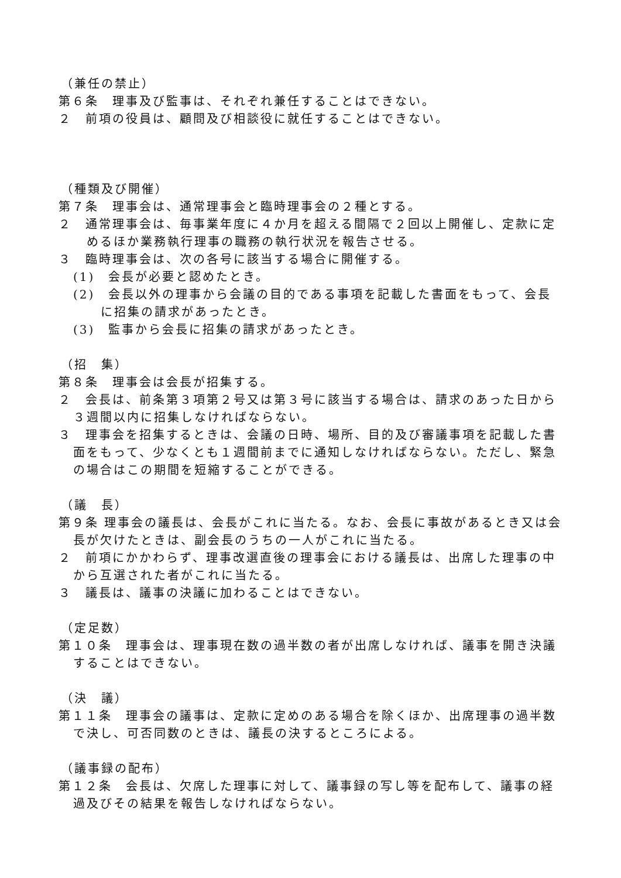（兼任の禁止）
第６条　理事及び監事は、それぞれ兼任することはできない。
２　前項の役員は、顧問及び相談役に就任することはできない。
（種類及び開催）
第７条　理事会は、通常理事会と臨時理事会の２種とする。
２　通常理事会は、毎事業年度に４か月を超える間隔で２回以上開催し、定款に定めるほか業務執行理事の職務の執行状況を報告させる。
３　臨時理事会は、次の各号に該当する場合に開催する。
(1)　会長が必要と認めたとき。
(2)　会長以外の理事から会議の目的である事項を記載した書面をもって、会長に招集の請求があったとき。
(3)　監事から会長に招集の請求があったとき。
（招　集）
第８条　理事会は会長が招集する。
２　会長は、前条第３項第２号又は第３号に該当する場合は、請求のあった日から３週間以内に招集しなければならない。
３　理事会を招集するときは、会議の日時、場所、目的及び審議事項を記載した書面をもって、少なくとも１週間前までに通知しなければならない。ただし、緊急の場合はこの期間を短縮することができる。
（議　長）
第９条 理事会の議長は、会長がこれに当たる。なお、会長に事故があるとき又は会長が欠けたときは、副会長のうちの一人がこれに当たる。
２　前項にかかわらず、理事改選直後の理事会における議長は、出席した理事の中から互選された者がこれに当たる。
３　議長は、議事の決議に加わることはできない。
（定足数）
第１０条　理事会は、理事現在数の過半数の者が出席しなければ、議事を開き決議することはできない。
（決　議）
第１１条　理事会の議事は、定款に定めのある場合を除くほか、出席理事の過半数で決し、可否同数のときは、議長の決するところによる。
（議事録の配布）
第１２条　会長は、欠席した理事に対して、議事録の写し等を配布して、議事の経過及びその結果を報告しなければならない。